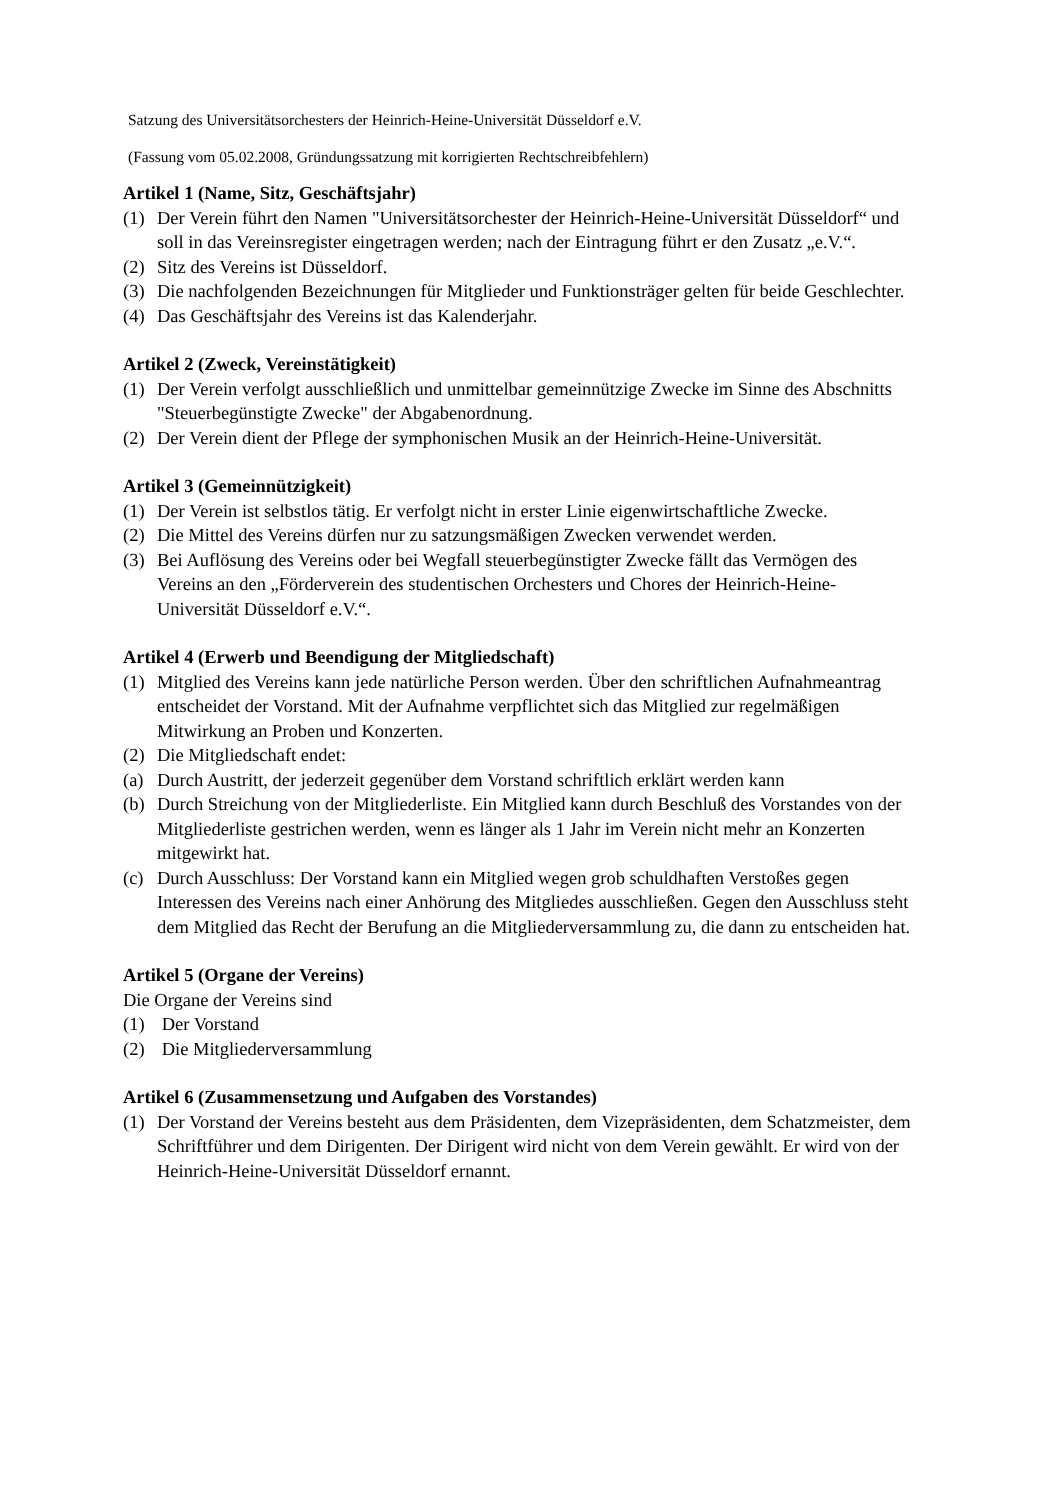Satzung des Universitätsorchesters der Heinrich-Heine-Universität Düsseldorf e.V.
(Fassung vom 05.02.2008, Gründungssatzung mit korrigierten Rechtschreibfehlern)
Artikel 1 (Name, Sitz, Geschäftsjahr)
(1) Der Verein führt den Namen "Universitätsorchester der Heinrich-Heine-Universität Düsseldorf“ und soll in das Vereinsregister eingetragen werden; nach der Eintragung führt er den Zusatz „e.V.“.
(2) Sitz des Vereins ist Düsseldorf.
(3) Die nachfolgenden Bezeichnungen für Mitglieder und Funktionsträger gelten für beide Geschlechter.
(4) Das Geschäftsjahr des Vereins ist das Kalenderjahr.
Artikel 2 (Zweck, Vereinstätigkeit)
(1) Der Verein verfolgt ausschließlich und unmittelbar gemeinnützige Zwecke im Sinne des Abschnitts "Steuerbegünstigte Zwecke" der Abgabenordnung.
(2) Der Verein dient der Pflege der symphonischen Musik an der Heinrich-Heine-Universität.
Artikel 3 (Gemeinnützigkeit)
(1) Der Verein ist selbstlos tätig. Er verfolgt nicht in erster Linie eigenwirtschaftliche Zwecke.
(2) Die Mittel des Vereins dürfen nur zu satzungsmäßigen Zwecken verwendet werden.
(3) Bei Auflösung des Vereins oder bei Wegfall steuerbegünstigter Zwecke fällt das Vermögen des Vereins an den „Förderverein des studentischen Orchesters und Chores der Heinrich-Heine-Universität Düsseldorf e.V.“.
Artikel 4 (Erwerb und Beendigung der Mitgliedschaft)
(1) Mitglied des Vereins kann jede natürliche Person werden. Über den schriftlichen Aufnahmeantrag entscheidet der Vorstand. Mit der Aufnahme verpflichtet sich das Mitglied zur regelmäßigen Mitwirkung an Proben und Konzerten.
(2) Die Mitgliedschaft endet:
(a) Durch Austritt, der jederzeit gegenüber dem Vorstand schriftlich erklärt werden kann
(b) Durch Streichung von der Mitgliederliste. Ein Mitglied kann durch Beschluß des Vorstandes von der Mitgliederliste gestrichen werden, wenn es länger als 1 Jahr im Verein nicht mehr an Konzerten mitgewirkt hat.
(c) Durch Ausschluss: Der Vorstand kann ein Mitglied wegen grob schuldhaften Verstoßes gegen Interessen des Vereins nach einer Anhörung des Mitgliedes ausschließen. Gegen den Ausschluss steht dem Mitglied das Recht der Berufung an die Mitgliederversammlung zu, die dann zu entscheiden hat.
Artikel 5 (Organe der Vereins)
Die Organe der Vereins sind
(1) Der Vorstand
(2) Die Mitgliederversammlung
Artikel 6 (Zusammensetzung und Aufgaben des Vorstandes)
(1) Der Vorstand der Vereins besteht aus dem Präsidenten, dem Vizepräsidenten, dem Schatzmeister, dem Schriftführer und dem Dirigenten. Der Dirigent wird nicht von dem Verein gewählt. Er wird von der Heinrich-Heine-Universität Düsseldorf ernannt.